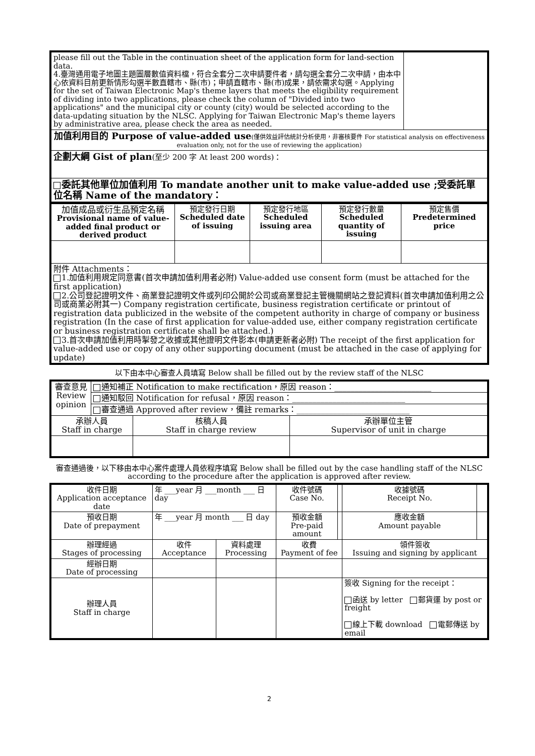| please fill out the Table in the continuation sheet of the application form for land-section data. 4.臺灣通用電子地圖主題圖層數值資料檔，符合全套分二次申請要件者，請勾選全套分二次申請，由本中心依資料目前更新情形勾選半數直轄市、縣(市)；申請直轄市、縣(市)成果，請依需求勾選。Applying for the set of Taiwan Electronic Map's theme layers that meets the eligibility requirement of dividing into two applications, please check the column of "Divided into two applications" and the municipal city or county (city) would be selected according to the data-updating situation by the NLSC. Applying for Taiwan Electronic Map's theme layers by administrative area, please check the area as needed. | |
| 加值利用目的 Purpose of value-added use (僅供效益評估統計分析使用，非審核要件 For statistical analysis on effectiveness evaluation only, not for the use of reviewing the application) | |
| 企劃大綱 Gist of plan (至少 200 字 At least 200 words)： | |
| 委託其他單位加值利用 To mandate another unit to make value-added use ;受委託單位名稱 Name of the mandatory： | |
| 加值成品或衍生品預定名稱 Provisional name of value-added final product or derived product | 預定發行日期 Scheduled date of issuing | 預定發行地區 Scheduled issuing area | 預定發行數量 Scheduled quantity of issuing | 預定售價 Predetermined price |
| 附件 Attachments： 1.加值利用規定同意書(首次申請加值利用者必附) Value-added use consent form (must be attached for the first application) 2.公司登記證明文件、商業登記證明文件或列印公開於公司或商業登記主管機關網站之登記資料(首次申請加值利用之公司或商業必附其一) Company registration certificate, business registration certificate or printout of registration data publicized in the website of the competent authority in charge of company or business registration (In the case of first application for value-added use, either company registration certificate or business registration certificate shall be attached.) 3.首次申請加值利用時掣發之收據或其他證明文件影本(申請更新者必附) The receipt of the first application for value-added use or copy of any other supporting document (must be attached in the case of applying for update) | | | | |
以下由本中心審查人員填寫 Below shall be filled out by the review staff of the NLSC
| 審查意見 Review opinion | 通知補正 Notification to make rectification，原因 reason：________________________ | | |
| | 通知駁回 Notification for refusal，原因 reason：____________________________ | | |
| | 審查通過 Approved after review，備註 remarks：____________________________ | | |
| 承辦人員 Staff in charge | | 核稿人員 Staff in charge review | 承辦單位主管 Supervisor of unit in charge |
審查通過後，以下移由本中心案件處理人員依程序填寫 Below shall be filled out by the case handling staff of the NLSC according to the procedure after the application is approved after review.
| 收件日期 Application acceptance date | 年 ___year 月 ___month ___ 日 day | | 收件號碼 Case No. | | 收據號碼 Receipt No. | |
| 預收日期 Date of prepayment | 年 ___year 月 month ___ 日 day | | 預收金額 Pre-paid amount | | 應收金額 Amount payable | |
| 辦理經過 Stages of processing | 收件 Acceptance | 資料處理 Processing | 收費 Payment of fee | | 領件簽收 Issuing and signing by applicant | |
| 經辦日期 Date of processing | | | | | | |
| 辦理人員 Staff in charge | | | | | 簽收 Signing for the receipt： 函送 by letter 郵貨運 by post or freight 線上下載 download 電郵傳送 by email | |
2